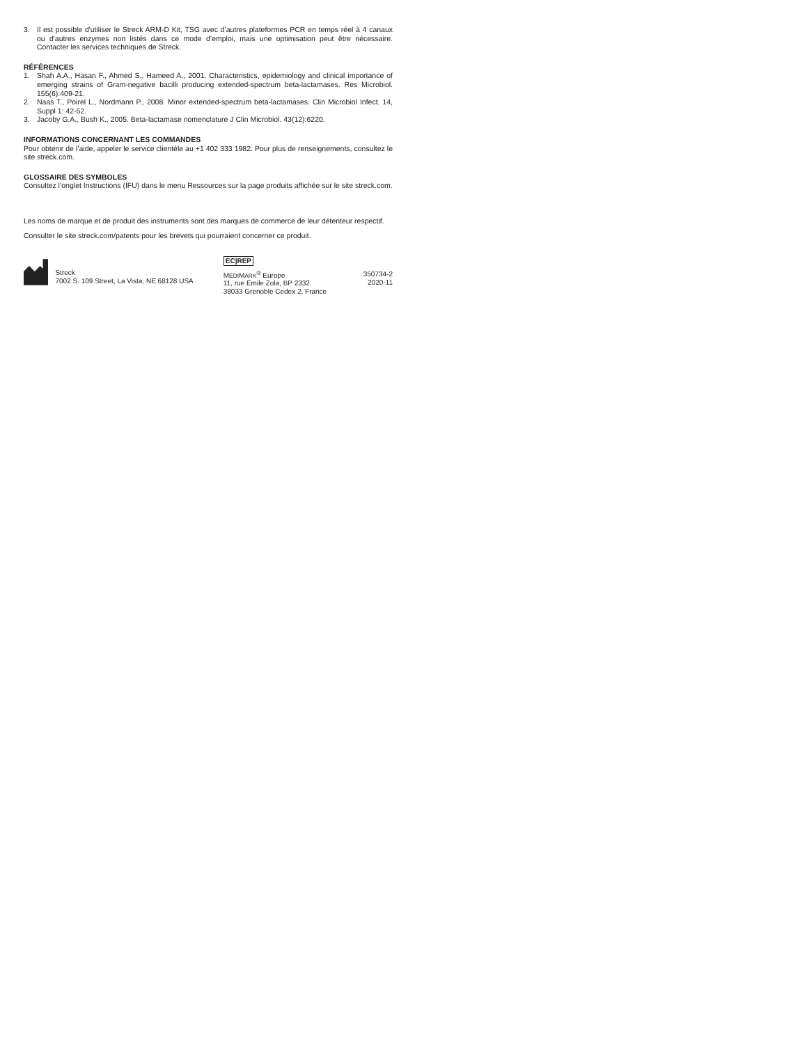3. Il est possible d'utiliser le Streck ARM-D Kit, TSG avec d’autres plateformes PCR en temps réel à 4 canaux ou d'autres enzymes non listés dans ce mode d’emploi, mais une optimisation peut être nécessaire. Contacter les services techniques de Streck.
RÉFÉRENCES
1. Shah A.A., Hasan F., Ahmed S., Hameed A., 2001. Characteristics, epidemiology and clinical importance of emerging strains of Gram-negative bacilli producing extended-spectrum beta-lactamases. Res Microbiol. 155(6):409-21.
2. Naas T., Poirel L., Nordmann P., 2008. Minor extended-spectrum beta-lactamases. Clin Microbiol Infect. 14, Suppl 1: 42-52.
3. Jacoby G.A., Bush K., 2005. Beta-lactamase nomenclature J Clin Microbiol. 43(12):6220.
INFORMATIONS CONCERNANT LES COMMANDES
Pour obtenir de l’aide, appeler le service clientèle au +1 402 333 1982. Pour plus de renseignements, consultez le site streck.com.
GLOSSAIRE DES SYMBOLES
Consultez l’onglet Instructions (IFU) dans le menu Ressources sur la page produits affichée sur le site streck.com.
Les noms de marque et de produit des instruments sont des marques de commerce de leur détenteur respectif.
Consulter le site streck.com/patents pour les brevets qui pourraient concerner ce produit.
Streck
7002 S. 109 Street, La Vista, NE 68128 USA
EC|REP
MEDIMARK<sup>®</sup> Europe
11, rue Emile Zola, BP 2332
38033 Grenoble Cedex 2, France
350734-2
2020-11